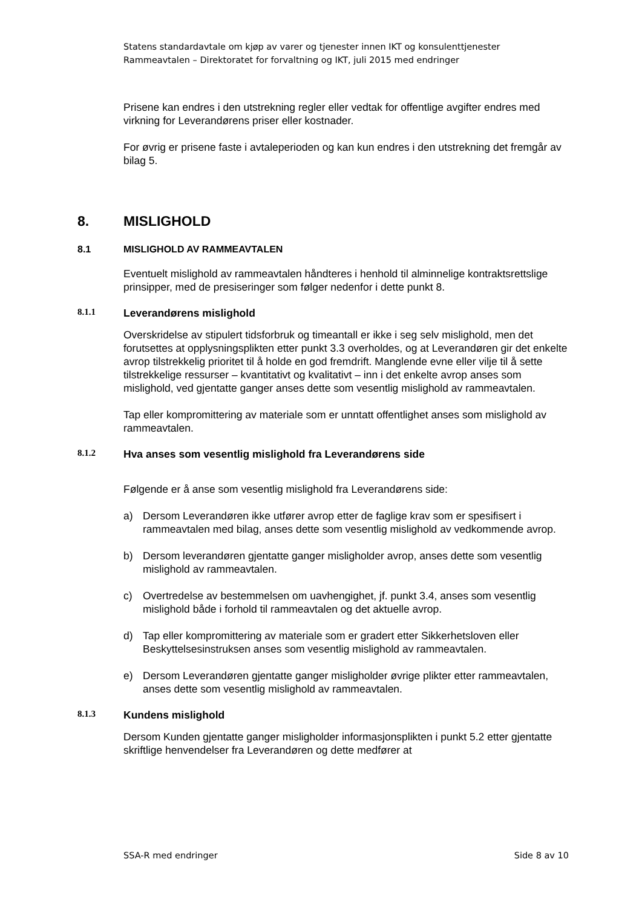Statens standardavtale om kjøp av varer og tjenester innen IKT og konsulenttjenester
Rammeavtalen – Direktoratet for forvaltning og IKT, juli 2015 med endringer
Prisene kan endres i den utstrekning regler eller vedtak for offentlige avgifter endres med virkning for Leverandørens priser eller kostnader.
For øvrig er prisene faste i avtaleperioden og kan kun endres i den utstrekning det fremgår av bilag 5.
8. MISLIGHOLD
8.1 MISLIGHOLD AV RAMMEAVTALEN
Eventuelt mislighold av rammeavtalen håndteres i henhold til alminnelige kontraktsrettslige prinsipper, med de presiseringer som følger nedenfor i dette punkt 8.
8.1.1 Leverandørens mislighold
Overskridelse av stipulert tidsforbruk og timeantall er ikke i seg selv mislighold, men det forutsettes at opplysningsplikten etter punkt 3.3 overholdes, og at Leverandøren gir det enkelte avrop tilstrekkelig prioritet til å holde en god fremdrift. Manglende evne eller vilje til å sette tilstrekkelige ressurser – kvantitativt og kvalitativt – inn i det enkelte avrop anses som mislighold, ved gjentatte ganger anses dette som vesentlig mislighold av rammeavtalen.
Tap eller kompromittering av materiale som er unntatt offentlighet anses som mislighold av rammeavtalen.
8.1.2 Hva anses som vesentlig mislighold fra Leverandørens side
Følgende er å anse som vesentlig mislighold fra Leverandørens side:
a) Dersom Leverandøren ikke utfører avrop etter de faglige krav som er spesifisert i rammeavtalen med bilag, anses dette som vesentlig mislighold av vedkommende avrop.
b) Dersom leverandøren gjentatte ganger misligholder avrop, anses dette som vesentlig mislighold av rammeavtalen.
c) Overtredelse av bestemmelsen om uavhengighet, jf. punkt 3.4, anses som vesentlig mislighold både i forhold til rammeavtalen og det aktuelle avrop.
d) Tap eller kompromittering av materiale som er gradert etter Sikkerhetsloven eller Beskyttelsesinstruksen anses som vesentlig mislighold av rammeavtalen.
e) Dersom Leverandøren gjentatte ganger misligholder øvrige plikter etter rammeavtalen, anses dette som vesentlig mislighold av rammeavtalen.
8.1.3 Kundens mislighold
Dersom Kunden gjentatte ganger misligholder informasjonsplikten i punkt 5.2 etter gjentatte skriftlige henvendelser fra Leverandøren og dette medfører at
SSA-R med endringer Side 8 av 10